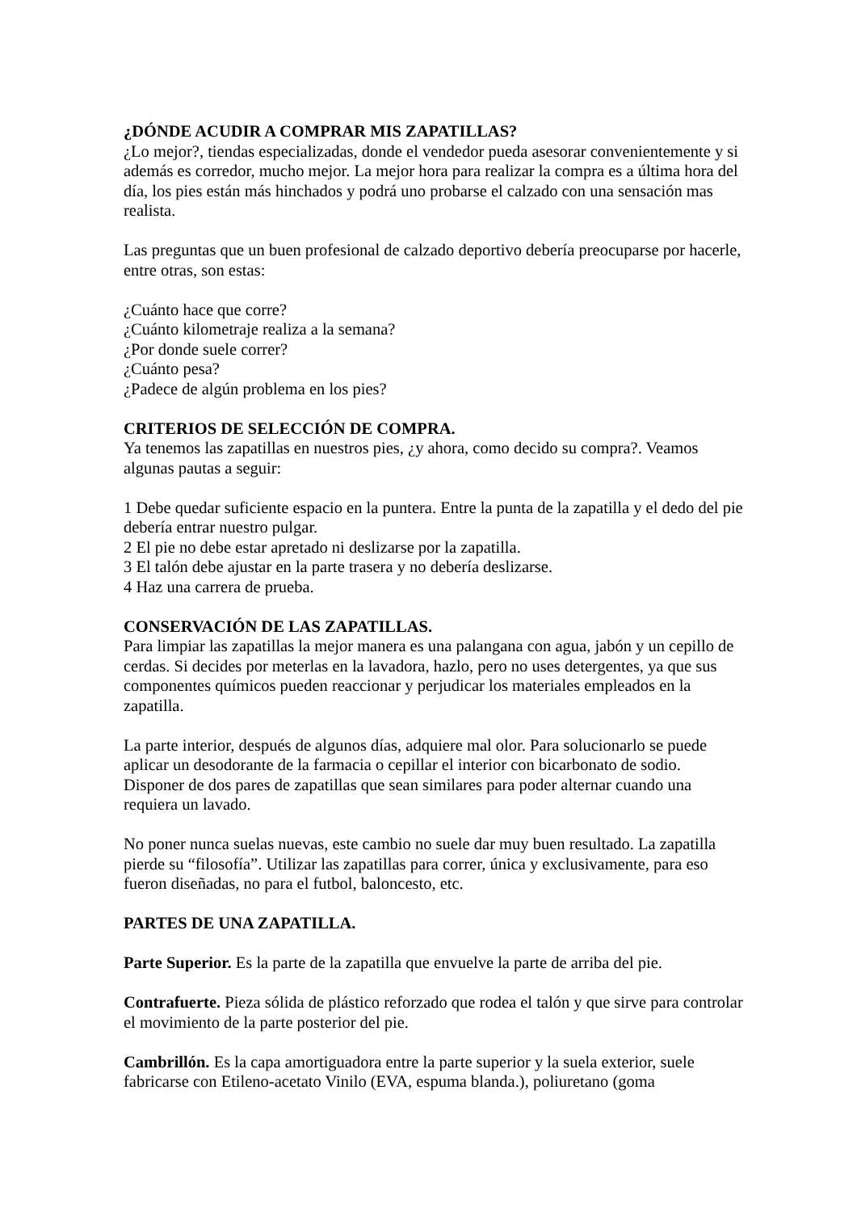¿DÓNDE ACUDIR A COMPRAR MIS ZAPATILLAS?
¿Lo mejor?, tiendas especializadas, donde el vendedor pueda asesorar convenientemente y si además es corredor, mucho mejor. La mejor hora para realizar la compra es a última hora del día, los pies están más hinchados y podrá uno probarse el calzado con una sensación mas realista.
Las preguntas que un buen profesional de calzado deportivo debería preocuparse por hacerle, entre otras, son estas:
¿Cuánto hace que corre?
¿Cuánto kilometraje realiza a la semana?
¿Por donde suele correr?
¿Cuánto pesa?
¿Padece de algún problema en los pies?
CRITERIOS DE SELECCIÓN DE COMPRA.
Ya tenemos las zapatillas en nuestros pies, ¿y ahora, como decido su compra?. Veamos algunas pautas a seguir:
1 Debe quedar suficiente espacio en la puntera. Entre la punta de la zapatilla y el dedo del pie debería entrar nuestro pulgar.
2 El pie no debe estar apretado ni deslizarse por la zapatilla.
3 El talón debe ajustar en la parte trasera y no debería deslizarse.
4 Haz una carrera de prueba.
CONSERVACIÓN DE LAS ZAPATILLAS.
Para limpiar las zapatillas la mejor manera es una palangana con agua, jabón y un cepillo de cerdas. Si decides por meterlas en la lavadora, hazlo, pero no uses detergentes, ya que sus componentes químicos pueden reaccionar y perjudicar los materiales empleados en la zapatilla.
La parte interior, después de algunos días, adquiere mal olor. Para solucionarlo se puede aplicar un desodorante de la farmacia o cepillar el interior con bicarbonato de sodio. Disponer de dos pares de zapatillas que sean similares para poder alternar cuando una requiera un lavado.
No poner nunca suelas nuevas, este cambio no suele dar muy buen resultado. La zapatilla pierde su “filosofía”. Utilizar las zapatillas para correr, única y exclusivamente, para eso fueron diseñadas, no para el futbol, baloncesto, etc.
PARTES DE UNA ZAPATILLA.
Parte Superior. Es la parte de la zapatilla que envuelve la parte de arriba del pie.
Contrafuerte. Pieza sólida de plástico reforzado que rodea el talón y que sirve para controlar el movimiento de la parte posterior del pie.
Cambrillón. Es la capa amortiguadora entre la parte superior y la suela exterior, suele fabricarse con Etileno-acetato Vinilo (EVA, espuma blanda.), poliuretano (goma